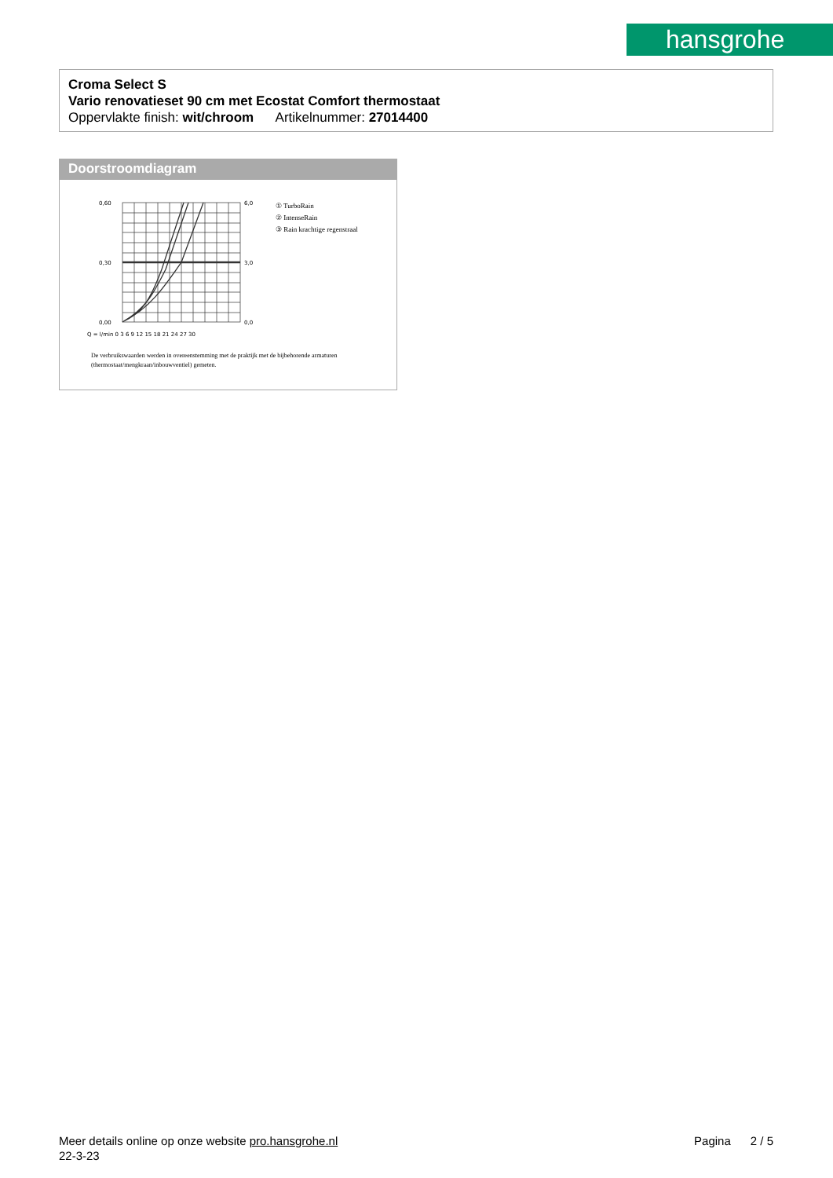hansgrohe
Croma Select S
Vario renovatieset 90 cm met Ecostat Comfort thermostaat
Oppervlakte finish: wit/chroom Artikelnummer: 27014400
Doorstroomdiagram
0,60
0,30
0,00
6,0
3,0
0,0
Q = l/min 0 3 6 9 12 15 18 21 24 27 30
① TurboRain
② IntenseRain
③ Rain krachtige regenstraal
De verbruikswaarden werden in overeenstemming met de praktijk met de bijbehorende armaturen (thermostaat/mengkraan/inbouwventiel) gemeten.
Meer details online op onze website pro.hansgrohe.nl Pagina 2 / 5
22-3-23